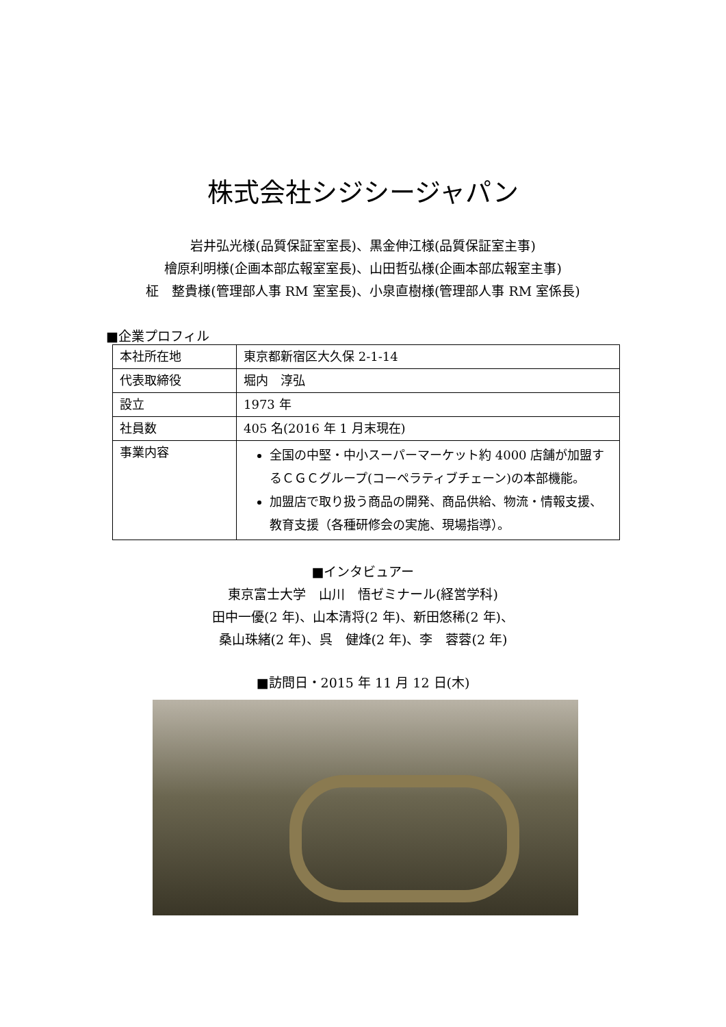株式会社シジシージャパン
岩井弘光様(品質保証室室長)、黒金伸江様(品質保証室主事)
檜原利明様(企画本部広報室室長)、山田哲弘様(企画本部広報室主事)
柾　整貴様(管理部人事 RM 室室長)、小泉直樹様(管理部人事 RM 室係長)
■企業プロフィル
| 本社所在地 | 東京都新宿区大久保 2-1-14 |
| 代表取締役 | 堀内 淳弘 |
| 設立 | 1973 年 |
| 社員数 | 405 名(2016 年 1 月末現在) |
| 事業内容 | 全国の中堅・中小スーパーマーケット約 4000 店舗が加盟するＣＧＣグループ(コーペラティブチェーン)の本部機能。 加盟店で取り扱う商品の開発、商品供給、物流・情報支援、教育支援（各種研修会の実施、現場指導）。 |
■インタビュアー
東京富士大学　山川　悟ゼミナール(経営学科)
田中一優(2 年)、山本清将(2 年)、新田悠稀(2 年)、
桑山珠緒(2 年)、呉　健烽(2 年)、李　蓉蓉(2 年)
■訪問日・2015 年 11 月 12 日(木)